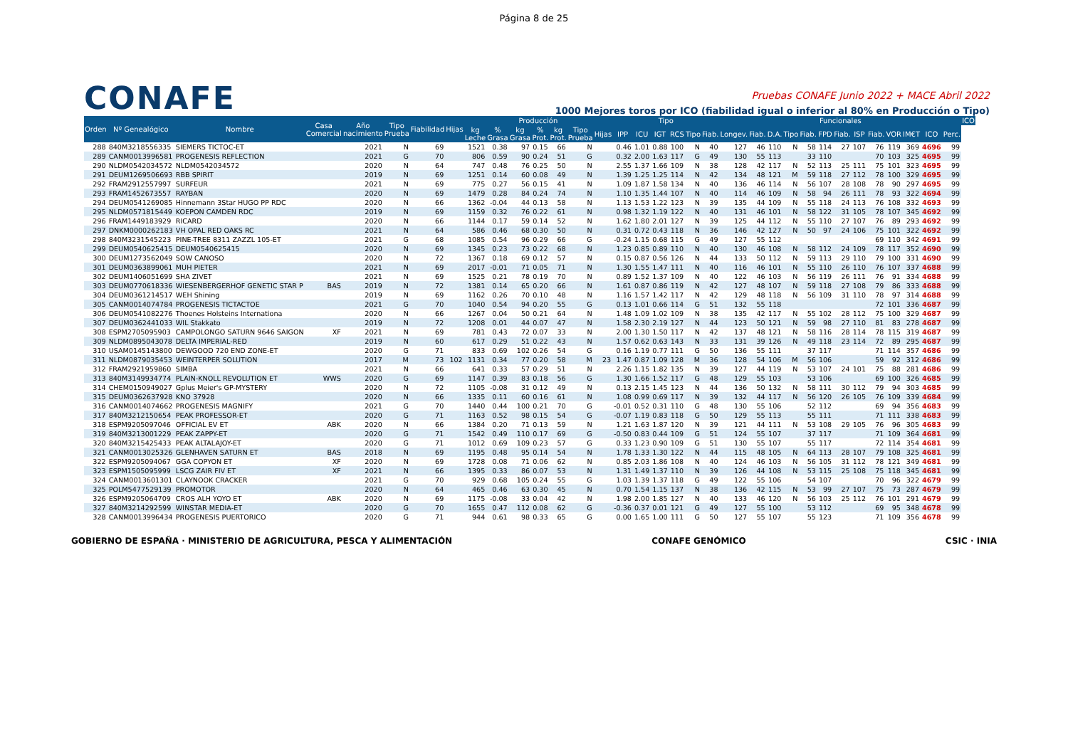Página 8 de 25
CONAFE
Pruebas CONAFE Junio 2022 + MACE Abril 2022
1000 Mejores toros por ICO (fiabilidad igual o inferior al 80% en Producción o Tipo)
| Orden | Nº Genealógico | Nombre | Casa Comercial | Año nacimiento | Tipo Prueba | Fiabilidad | Hijas | Producción | | | | | | | Tipo | | | | | | Funcionales | | | | | | | | | | | | | ICO |
| --- | --- | --- | --- | --- | --- | --- | --- | --- | --- | --- | --- | --- | --- | --- | --- | --- | --- | --- | --- | --- | --- | --- | --- | --- | --- | --- | --- | --- | --- | --- | --- | --- | --- | --- |
| | | | | | | | | kg Leche | % Grasa | kg Grasa | % Prot. | kg Prot. | Tipo Prueba | Hijas | IPP | ICU | IGT | RCS | Tipo | Fiab. | Longev. | Fiab. | D.A. | Tipo | Fiab. | FPD | Fiab. | ISP | Fiab. | VOR | IM€T | ICO | Perc. | |
| 288 | 840M3218556335 | SIEMERS TICTOC-ET | | 2021 | N | 69 | | 1521 | 0.38 | 97 | 0.15 | 66 | N | | 0.46 | 1.01 | 0.88 | 100 | N | 40 | 127 | 46 | 110 | N | 58 | 114 | 27 | 107 | 76 | 119 | 369 | 4696 | 99 | |
| 289 | CANM0013996581 | PROGENESIS REFLECTION | | 2021 | G | 70 | | 806 | 0.59 | 90 | 0.24 | 51 | G | | 0.32 | 2.00 | 1.63 | 117 | G | 49 | 130 | 55 | 113 | | 33 | 110 | | | 70 | 103 | 325 | 4695 | 99 | |
| 290 | NLDM0542034572 | NLDM0542034572 | | 2020 | N | 64 | | 747 | 0.48 | 76 | 0.25 | 50 | N | | 2.55 | 1.37 | 1.66 | 109 | N | 38 | 128 | 42 | 117 | N | 52 | 113 | 25 | 111 | 75 | 101 | 323 | 4695 | 99 | |
| 291 | DEUM1269506693 | RBB SPIRIT | | 2019 | N | 69 | | 1251 | 0.14 | 60 | 0.08 | 49 | N | | 1.39 | 1.25 | 1.25 | 114 | N | 42 | 134 | 48 | 121 | M | 59 | 118 | 27 | 112 | 78 | 100 | 329 | 4695 | 99 | |
| 292 | FRAM2912557997 | SURFEUR | | 2021 | N | 69 | | 775 | 0.27 | 56 | 0.15 | 41 | N | | 1.09 | 1.87 | 1.58 | 134 | N | 40 | 136 | 46 | 114 | N | 56 | 107 | 28 | 108 | 78 | 90 | 297 | 4695 | 99 | |
| 293 | FRAM1452673557 | RAYBAN | | 2020 | N | 69 | | 1479 | 0.28 | 84 | 0.24 | 74 | N | | 1.10 | 1.35 | 1.44 | 107 | N | 40 | 114 | 46 | 109 | N | 58 | 94 | 26 | 111 | 78 | 93 | 322 | 4694 | 99 | |
| 294 | DEUM0541269085 | Hinnemann 3Star HUGO PP RDC | | 2020 | N | 66 | | 1362 | -0.04 | 44 | 0.13 | 58 | N | | 1.13 | 1.53 | 1.22 | 123 | N | 39 | 135 | 44 | 109 | N | 55 | 118 | 24 | 113 | 76 | 108 | 332 | 4693 | 99 | |
| 295 | NLDM0571815449 | KOEPON CAMDEN RDC | | 2019 | N | 69 | | 1159 | 0.32 | 76 | 0.22 | 61 | N | | 0.98 | 1.32 | 1.19 | 122 | N | 40 | 131 | 46 | 101 | N | 58 | 122 | 31 | 105 | 78 | 107 | 345 | 4692 | 99 | |
| 296 | FRAM1449183929 | RICARD | | 2020 | N | 66 | | 1144 | 0.17 | 59 | 0.14 | 52 | N | | 1.62 | 1.80 | 2.01 | 127 | N | 39 | 125 | 44 | 112 | N | 55 | 110 | 27 | 107 | 76 | 89 | 293 | 4692 | 99 | |
| 297 | DNKM0000262183 | VH OPAL RED OAKS RC | | 2021 | N | 64 | | 586 | 0.46 | 68 | 0.30 | 50 | N | | 0.31 | 0.72 | 0.43 | 118 | N | 36 | 146 | 42 | 127 | N | 50 | 97 | 24 | 106 | 75 | 101 | 322 | 4692 | 99 | |
| 298 | 840M3231545223 | PINE-TREE 8311 ZAZZL 105-ET | | 2021 | G | 68 | | 1085 | 0.54 | 96 | 0.29 | 66 | G | | -0.24 | 1.15 | 0.68 | 115 | G | 49 | 127 | 55 | 112 | | | | | | 69 | 110 | 342 | 4691 | 99 | |
| 299 | DEUM0540625415 | DEUM0540625415 | | 2020 | N | 69 | | 1345 | 0.23 | 73 | 0.22 | 68 | N | | 1.23 | 0.85 | 0.89 | 110 | N | 40 | 130 | 46 | 108 | N | 58 | 112 | 24 | 109 | 78 | 117 | 352 | 4690 | 99 | |
| 300 | DEUM1273562049 | SOW CANOSO | | 2020 | N | 72 | | 1367 | 0.18 | 69 | 0.12 | 57 | N | | 0.15 | 0.87 | 0.56 | 126 | N | 44 | 133 | 50 | 112 | N | 59 | 113 | 29 | 110 | 79 | 100 | 331 | 4690 | 99 | |
| 301 | DEUM0363899061 | MUH PIETER | | 2021 | N | 69 | | 2017 | -0.01 | 71 | 0.05 | 71 | N | | 1.30 | 1.55 | 1.47 | 111 | N | 40 | 116 | 46 | 101 | N | 55 | 110 | 26 | 110 | 76 | 107 | 337 | 4688 | 99 | |
| 302 | DEUM1406051699 | SHA ZIVET | | 2021 | N | 69 | | 1525 | 0.21 | 78 | 0.19 | 70 | N | | 0.89 | 1.52 | 1.37 | 109 | N | 40 | 122 | 46 | 103 | N | 56 | 119 | 26 | 111 | 76 | 91 | 334 | 4688 | 99 | |
| 303 | DEUM0770618336 | WIESENBERGERHOF GENETIC STAR P | BAS | 2019 | N | 72 | | 1381 | 0.14 | 65 | 0.20 | 66 | N | | 1.61 | 0.87 | 0.86 | 119 | N | 42 | 127 | 48 | 107 | N | 59 | 118 | 27 | 108 | 79 | 86 | 333 | 4688 | 99 | |
| 304 | DEUM0361214517 | WEH Shining | | 2019 | N | 69 | | 1162 | 0.26 | 70 | 0.10 | 48 | N | | 1.16 | 1.57 | 1.42 | 117 | N | 42 | 129 | 48 | 118 | N | 56 | 109 | 31 | 110 | 78 | 97 | 314 | 4688 | 99 | |
| 305 | CANM0014074784 | PROGENESIS TICTACTOE | | 2021 | G | 70 | | 1040 | 0.54 | 94 | 0.20 | 55 | G | | 0.13 | 1.01 | 0.66 | 114 | G | 51 | 132 | 55 | 118 | | | | | | 72 | 101 | 336 | 4687 | 99 | |
| 306 | DEUM0541082276 | Thoenes Holsteins Internationa | | 2020 | N | 66 | | 1267 | 0.04 | 50 | 0.21 | 64 | N | | 1.48 | 1.09 | 1.02 | 109 | N | 38 | 135 | 42 | 117 | N | 55 | 102 | 28 | 112 | 75 | 100 | 329 | 4687 | 99 | |
| 307 | DEUM0362441033 | WIL Stakkato | | 2019 | N | 72 | | 1208 | 0.01 | 44 | 0.07 | 47 | N | | 1.58 | 2.30 | 2.19 | 127 | N | 44 | 123 | 50 | 121 | N | 59 | 98 | 27 | 110 | 81 | 83 | 278 | 4687 | 99 | |
| 308 | ESPM2705095903 | CAMPOLONGO SATURN 9646 SAIGON | XF | 2021 | N | 69 | | 781 | 0.43 | 72 | 0.07 | 33 | N | | 2.00 | 1.30 | 1.50 | 117 | N | 42 | 137 | 48 | 121 | N | 58 | 116 | 28 | 114 | 78 | 115 | 319 | 4687 | 99 | |
| 309 | NLDM0895043078 | DELTA IMPERIAL-RED | | 2019 | N | 60 | | 617 | 0.29 | 51 | 0.22 | 43 | N | | 1.57 | 0.62 | 0.63 | 143 | N | 33 | 131 | 39 | 126 | N | 49 | 118 | 23 | 114 | 72 | 89 | 295 | 4687 | 99 | |
| 310 | USAM0145143800 | DEWGOOD 720 END ZONE-ET | | 2020 | G | 71 | | 833 | 0.69 | 102 | 0.26 | 54 | G | | 0.16 | 1.19 | 0.77 | 111 | G | 50 | 136 | 55 | 111 | | 37 | 117 | | | 71 | 114 | 357 | 4686 | 99 | |
| 311 | NLDM0879035453 | WEINTERPER SOLUTION | | 2017 | M | 73 | 102 | 1131 | 0.34 | 77 | 0.20 | 58 | M | 23 | 1.47 | 0.87 | 1.09 | 128 | M | 36 | 128 | 54 | 106 | M | 56 | 106 | | | 59 | 92 | 312 | 4686 | 99 | |
| 312 | FRAM2921959860 | SIMBA | | 2021 | N | 66 | | 641 | 0.33 | 57 | 0.29 | 51 | N | | 2.26 | 1.15 | 1.82 | 135 | N | 39 | 127 | 44 | 119 | N | 53 | 107 | 24 | 101 | 75 | 88 | 281 | 4686 | 99 | |
| 313 | 840M3149934774 | PLAIN-KNOLL REVOLUTION ET | WWS | 2020 | G | 69 | | 1147 | 0.39 | 83 | 0.18 | 56 | G | | 1.30 | 1.66 | 1.52 | 117 | G | 48 | 129 | 55 | 103 | | 53 | 106 | | | 69 | 100 | 326 | 4685 | 99 | |
| 314 | CHEM0150949027 | Gplus Meier's GP-MYSTERY | | 2020 | N | 72 | | 1105 | -0.08 | 31 | 0.12 | 49 | N | | 0.13 | 2.15 | 1.45 | 123 | N | 44 | 136 | 50 | 132 | N | 58 | 111 | 30 | 112 | 79 | 94 | 303 | 4685 | 99 | |
| 315 | DEUM0362637928 | KNO 37928 | | 2020 | N | 66 | | 1335 | 0.11 | 60 | 0.16 | 61 | N | | 1.08 | 0.99 | 0.69 | 117 | N | 39 | 132 | 44 | 117 | N | 56 | 120 | 26 | 105 | 76 | 109 | 339 | 4684 | 99 | |
| 316 | CANM0014074662 | PROGENESIS MAGNIFY | | 2021 | G | 70 | | 1440 | 0.44 | 100 | 0.21 | 70 | G | | -0.01 | 0.52 | 0.31 | 110 | G | 48 | 130 | 55 | 106 | | 52 | 112 | | | 69 | 94 | 356 | 4683 | 99 | |
| 317 | 840M3212150654 | PEAK PROFESSOR-ET | | 2020 | G | 71 | | 1163 | 0.52 | 98 | 0.15 | 54 | G | | -0.07 | 1.19 | 0.83 | 118 | G | 50 | 129 | 55 | 113 | | 55 | 111 | | | 71 | 111 | 338 | 4683 | 99 | |
| 318 | ESPM9205097046 | OFFICIAL EV ET | ABK | 2020 | N | 66 | | 1384 | 0.20 | 71 | 0.13 | 59 | N | | 1.21 | 1.63 | 1.87 | 120 | N | 39 | 121 | 44 | 111 | N | 53 | 108 | 29 | 105 | 76 | 96 | 305 | 4683 | 99 | |
| 319 | 840M3213001229 | PEAK ZAPPY-ET | | 2020 | G | 71 | | 1542 | 0.49 | 110 | 0.17 | 69 | G | | -0.50 | 0.83 | 0.44 | 109 | G | 51 | 124 | 55 | 107 | | 37 | 117 | | | 71 | 109 | 364 | 4681 | 99 | |
| 320 | 840M3215425433 | PEAK ALTALAJOY-ET | | 2020 | G | 71 | | 1012 | 0.69 | 109 | 0.23 | 57 | G | | 0.33 | 1.23 | 0.90 | 109 | G | 51 | 130 | 55 | 107 | | 55 | 117 | | | 72 | 114 | 354 | 4681 | 99 | |
| 321 | CANM0013025326 | GLENHAVEN SATURN ET | BAS | 2018 | N | 69 | | 1195 | 0.48 | 95 | 0.14 | 54 | N | | 1.78 | 1.33 | 1.30 | 122 | N | 44 | 115 | 48 | 105 | N | 64 | 113 | 28 | 107 | 79 | 108 | 325 | 4681 | 99 | |
| 322 | ESPM9205094067 | GGA COPYON ET | XF | 2020 | N | 69 | | 1728 | 0.08 | 71 | 0.06 | 62 | N | | 0.85 | 2.03 | 1.86 | 108 | N | 40 | 124 | 46 | 103 | N | 56 | 105 | 31 | 112 | 78 | 121 | 349 | 4681 | 99 | |
| 323 | ESPM1505095999 | LSCG ZAIR FIV ET | XF | 2021 | N | 66 | | 1395 | 0.33 | 86 | 0.07 | 53 | N | | 1.31 | 1.49 | 1.37 | 110 | N | 39 | 126 | 44 | 108 | N | 53 | 115 | 25 | 108 | 75 | 118 | 345 | 4681 | 99 | |
| 324 | CANM0013601301 | CLAYNOOK CRACKER | | 2021 | G | 70 | | 929 | 0.68 | 105 | 0.24 | 55 | G | | 1.03 | 1.39 | 1.37 | 118 | G | 49 | 122 | 55 | 106 | | 54 | 107 | | | 70 | 96 | 322 | 4679 | 99 | |
| 325 | POLM5477529139 | PROMOTOR | | 2020 | N | 64 | | 465 | 0.46 | 63 | 0.30 | 45 | N | | 0.70 | 1.54 | 1.15 | 137 | N | 38 | 136 | 42 | 115 | N | 53 | 99 | 27 | 107 | 75 | 73 | 287 | 4679 | 99 | |
| 326 | ESPM9205064709 | CROS ALH YOYO ET | ABK | 2020 | N | 69 | | 1175 | -0.08 | 33 | 0.04 | 42 | N | | 1.98 | 2.00 | 1.85 | 127 | N | 40 | 133 | 46 | 120 | N | 56 | 103 | 25 | 112 | 76 | 101 | 291 | 4679 | 99 | |
| 327 | 840M3214292599 | WINSTAR MEDIA-ET | | 2020 | G | 70 | | 1655 | 0.47 | 112 | 0.08 | 62 | G | | -0.36 | 0.37 | 0.01 | 121 | G | 49 | 127 | 55 | 100 | | 53 | 112 | | | 69 | 95 | 348 | 4678 | 99 | |
| 328 | CANM0013996434 | PROGENESIS PUERTORICO | | 2020 | G | 71 | | 944 | 0.61 | 98 | 0.33 | 65 | G | | 0.00 | 1.65 | 1.00 | 111 | G | 50 | 127 | 55 | 107 | | 55 | 123 | | | 71 | 109 | 356 | 4678 | 99 | |
GOBIERNO DE ESPAÑA · MINISTERIO DE AGRICULTURA, PESCA Y ALIMENTACIÓN
CONAFE GENÓMICO CSIC · INIA